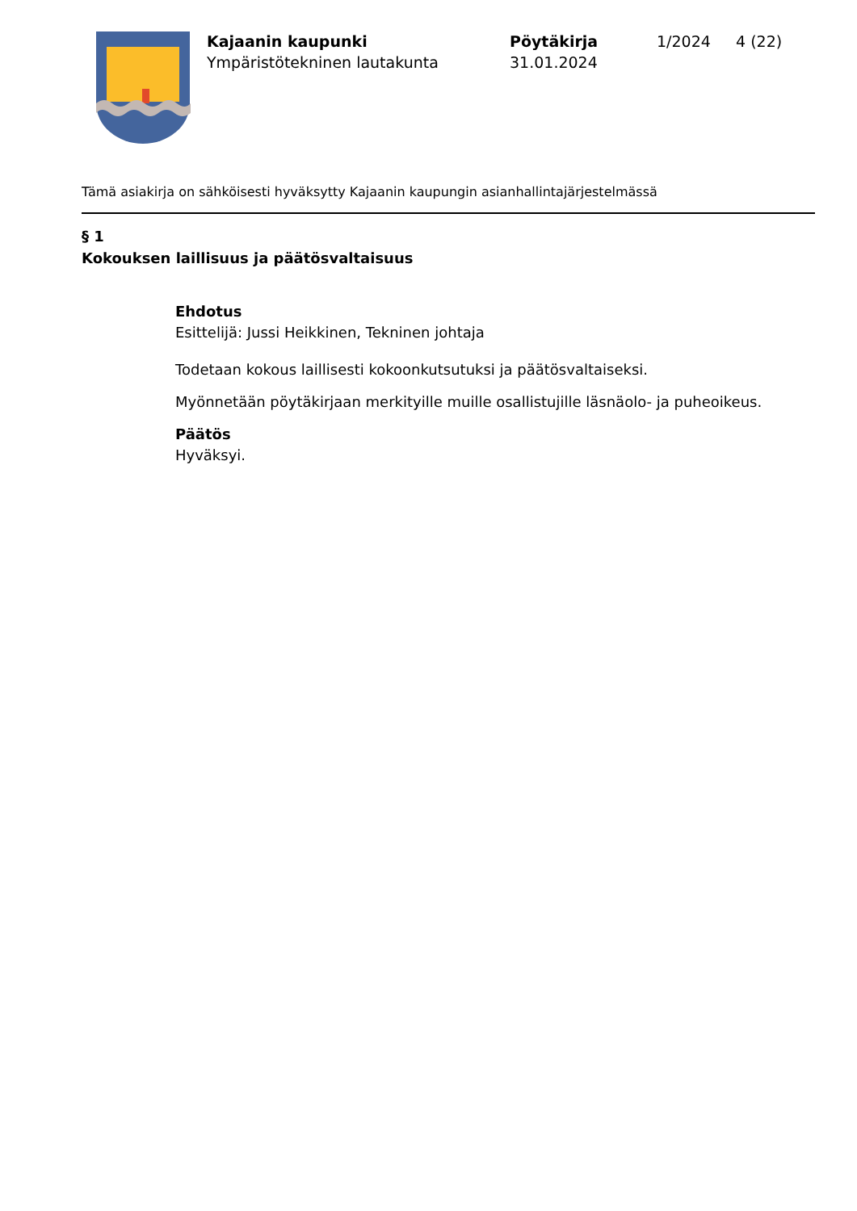Kajaanin kaupunki
Ympäristötekninen lautakunta
Pöytäkirja
31.01.2024
1/2024 4 (22)
Tämä asiakirja on sähköisesti hyväksytty Kajaanin kaupungin asianhallintajärjestelmässä
§ 1
Kokouksen laillisuus ja päätösvaltaisuus
Ehdotus
Esittelijä: Jussi Heikkinen, Tekninen johtaja
Todetaan kokous laillisesti kokoonkutsutuksi ja päätösvaltaiseksi.
Myönnetään pöytäkirjaan merkityille muille osallistujille läsnäolo- ja puheoikeus.
Päätös
Hyväksyi.